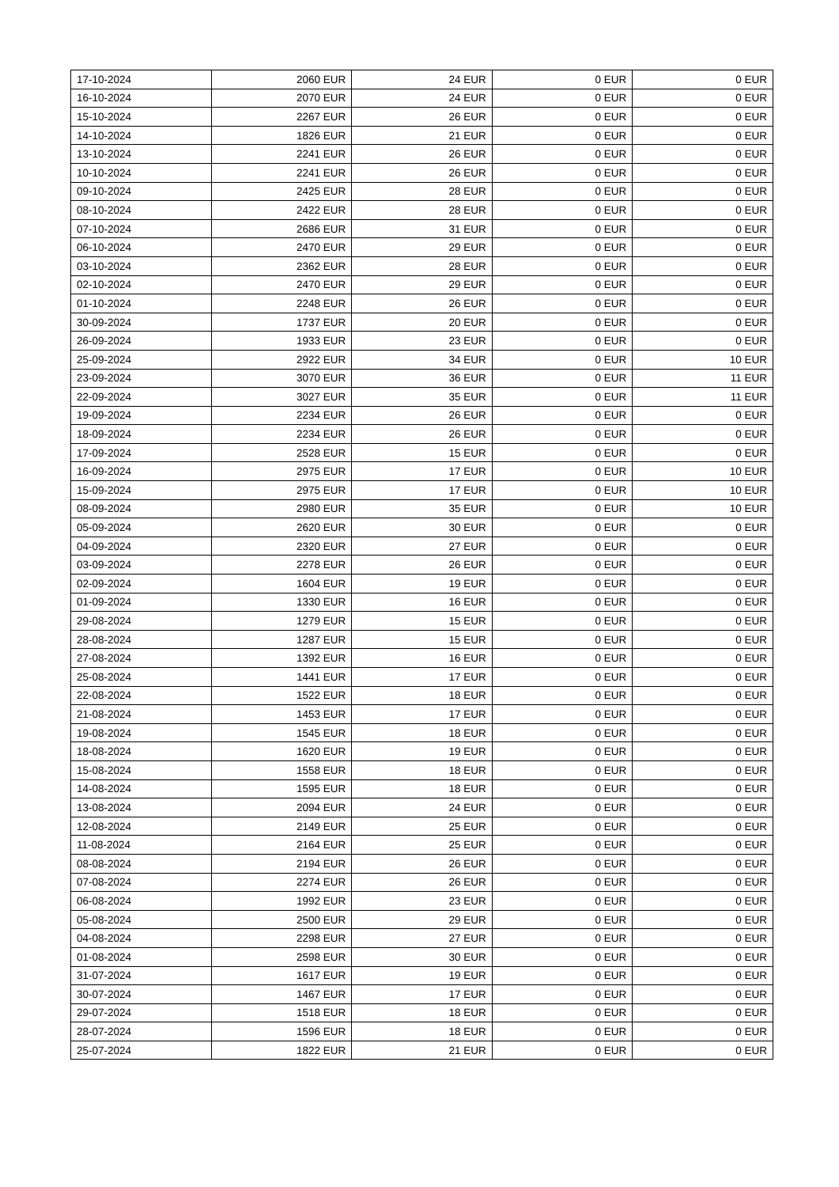| 17-10-2024 | 2060 EUR | 24 EUR | 0 EUR | 0 EUR |
| 16-10-2024 | 2070 EUR | 24 EUR | 0 EUR | 0 EUR |
| 15-10-2024 | 2267 EUR | 26 EUR | 0 EUR | 0 EUR |
| 14-10-2024 | 1826 EUR | 21 EUR | 0 EUR | 0 EUR |
| 13-10-2024 | 2241 EUR | 26 EUR | 0 EUR | 0 EUR |
| 10-10-2024 | 2241 EUR | 26 EUR | 0 EUR | 0 EUR |
| 09-10-2024 | 2425 EUR | 28 EUR | 0 EUR | 0 EUR |
| 08-10-2024 | 2422 EUR | 28 EUR | 0 EUR | 0 EUR |
| 07-10-2024 | 2686 EUR | 31 EUR | 0 EUR | 0 EUR |
| 06-10-2024 | 2470 EUR | 29 EUR | 0 EUR | 0 EUR |
| 03-10-2024 | 2362 EUR | 28 EUR | 0 EUR | 0 EUR |
| 02-10-2024 | 2470 EUR | 29 EUR | 0 EUR | 0 EUR |
| 01-10-2024 | 2248 EUR | 26 EUR | 0 EUR | 0 EUR |
| 30-09-2024 | 1737 EUR | 20 EUR | 0 EUR | 0 EUR |
| 26-09-2024 | 1933 EUR | 23 EUR | 0 EUR | 0 EUR |
| 25-09-2024 | 2922 EUR | 34 EUR | 0 EUR | 10 EUR |
| 23-09-2024 | 3070 EUR | 36 EUR | 0 EUR | 11 EUR |
| 22-09-2024 | 3027 EUR | 35 EUR | 0 EUR | 11 EUR |
| 19-09-2024 | 2234 EUR | 26 EUR | 0 EUR | 0 EUR |
| 18-09-2024 | 2234 EUR | 26 EUR | 0 EUR | 0 EUR |
| 17-09-2024 | 2528 EUR | 15 EUR | 0 EUR | 0 EUR |
| 16-09-2024 | 2975 EUR | 17 EUR | 0 EUR | 10 EUR |
| 15-09-2024 | 2975 EUR | 17 EUR | 0 EUR | 10 EUR |
| 08-09-2024 | 2980 EUR | 35 EUR | 0 EUR | 10 EUR |
| 05-09-2024 | 2620 EUR | 30 EUR | 0 EUR | 0 EUR |
| 04-09-2024 | 2320 EUR | 27 EUR | 0 EUR | 0 EUR |
| 03-09-2024 | 2278 EUR | 26 EUR | 0 EUR | 0 EUR |
| 02-09-2024 | 1604 EUR | 19 EUR | 0 EUR | 0 EUR |
| 01-09-2024 | 1330 EUR | 16 EUR | 0 EUR | 0 EUR |
| 29-08-2024 | 1279 EUR | 15 EUR | 0 EUR | 0 EUR |
| 28-08-2024 | 1287 EUR | 15 EUR | 0 EUR | 0 EUR |
| 27-08-2024 | 1392 EUR | 16 EUR | 0 EUR | 0 EUR |
| 25-08-2024 | 1441 EUR | 17 EUR | 0 EUR | 0 EUR |
| 22-08-2024 | 1522 EUR | 18 EUR | 0 EUR | 0 EUR |
| 21-08-2024 | 1453 EUR | 17 EUR | 0 EUR | 0 EUR |
| 19-08-2024 | 1545 EUR | 18 EUR | 0 EUR | 0 EUR |
| 18-08-2024 | 1620 EUR | 19 EUR | 0 EUR | 0 EUR |
| 15-08-2024 | 1558 EUR | 18 EUR | 0 EUR | 0 EUR |
| 14-08-2024 | 1595 EUR | 18 EUR | 0 EUR | 0 EUR |
| 13-08-2024 | 2094 EUR | 24 EUR | 0 EUR | 0 EUR |
| 12-08-2024 | 2149 EUR | 25 EUR | 0 EUR | 0 EUR |
| 11-08-2024 | 2164 EUR | 25 EUR | 0 EUR | 0 EUR |
| 08-08-2024 | 2194 EUR | 26 EUR | 0 EUR | 0 EUR |
| 07-08-2024 | 2274 EUR | 26 EUR | 0 EUR | 0 EUR |
| 06-08-2024 | 1992 EUR | 23 EUR | 0 EUR | 0 EUR |
| 05-08-2024 | 2500 EUR | 29 EUR | 0 EUR | 0 EUR |
| 04-08-2024 | 2298 EUR | 27 EUR | 0 EUR | 0 EUR |
| 01-08-2024 | 2598 EUR | 30 EUR | 0 EUR | 0 EUR |
| 31-07-2024 | 1617 EUR | 19 EUR | 0 EUR | 0 EUR |
| 30-07-2024 | 1467 EUR | 17 EUR | 0 EUR | 0 EUR |
| 29-07-2024 | 1518 EUR | 18 EUR | 0 EUR | 0 EUR |
| 28-07-2024 | 1596 EUR | 18 EUR | 0 EUR | 0 EUR |
| 25-07-2024 | 1822 EUR | 21 EUR | 0 EUR | 0 EUR |